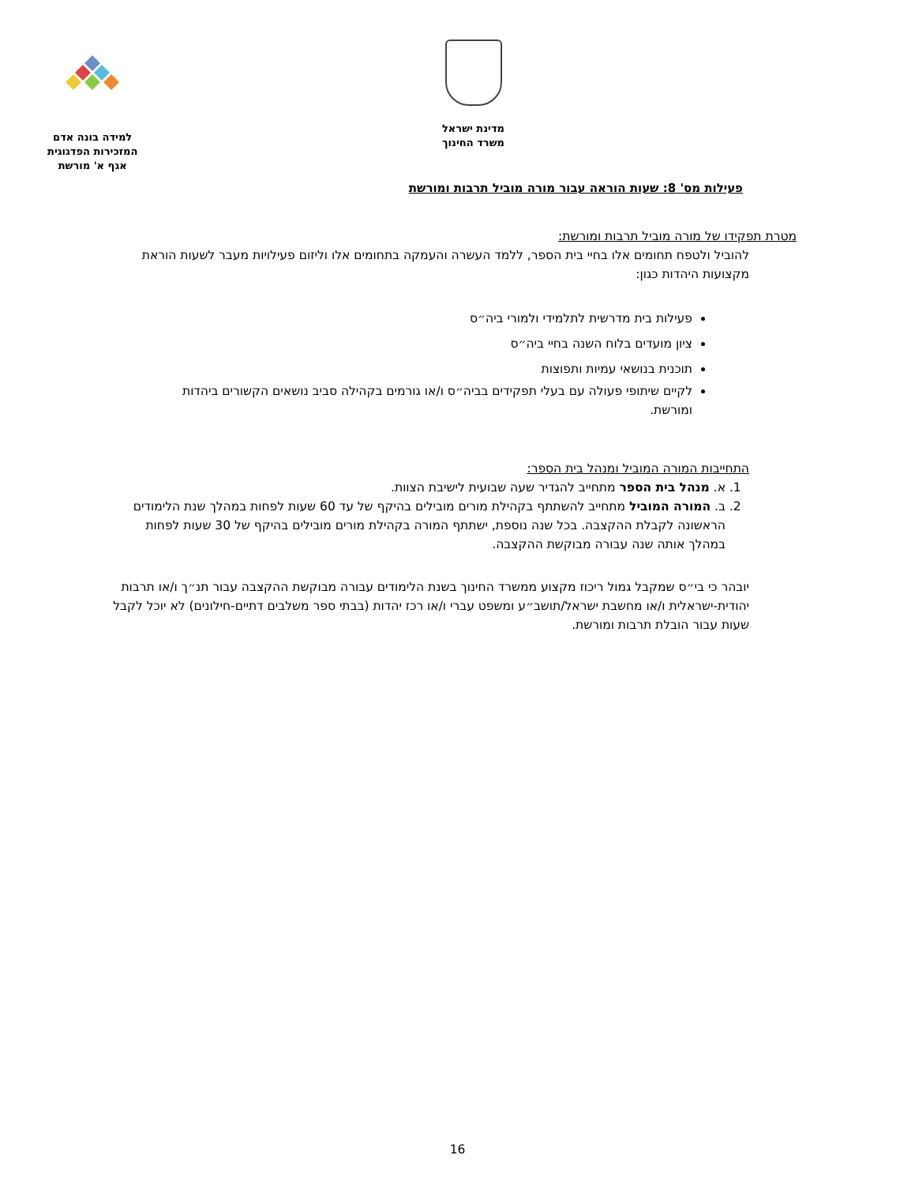מדינת ישראל
משרד החינוך
למידה בונה אדם
המזכירות הפדגוגית
אגף א' מורשת
פעילות מס' 8: שעות הוראה עבור מורה מוביל תרבות ומורשת
מטרת תפקידו של מורה מוביל תרבות ומורשת:
להוביל ולטפח תחומים אלו בחיי בית הספר, ללמד העשרה והעמקה בתחומים אלו וליזום פעילויות מעבר לשעות הוראת מקצועות היהדות כגון:
פעילות בית מדרשית לתלמידי ולמורי ביה״ס
ציון מועדים בלוח השנה בחיי ביה״ס
תוכנית בנושאי עמיות ותפוצות
לקיים שיתופי פעולה עם בעלי תפקידים בביה״ס ו/או גורמים בקהילה סביב נושאים הקשורים ביהדות ומורשת.
התחייבות המורה המוביל ומנהל בית הספר:
1. א. מנהל בית הספר מתחייב להגדיר שעה שבועית לישיבת הצוות.
2. ב. המורה המוביל מתחייב להשתתף בקהילת מורים מובילים בהיקף של עד 60 שעות לפחות במהלך שנת הלימודים הראשונה לקבלת ההקצבה. בכל שנה נוספת, ישתתף המורה בקהילת מורים מובילים בהיקף של 30 שעות לפחות במהלך אותה שנה עבורה מבוקשת ההקצבה.
יובהר כי בי״ס שמקבל גמול ריכוז מקצוע ממשרד החינוך בשנת הלימודים עבורה מבוקשת ההקצבה עבור תנ״ך ו/או תרבות יהודית-ישראלית ו/או מחשבת ישראל/תושב״ע ומשפט עברי ו/או רכז יהדות (בבתי ספר משלבים דתיים-חילונים) לא יוכל לקבל שעות עבור הובלת תרבות ומורשת.
16